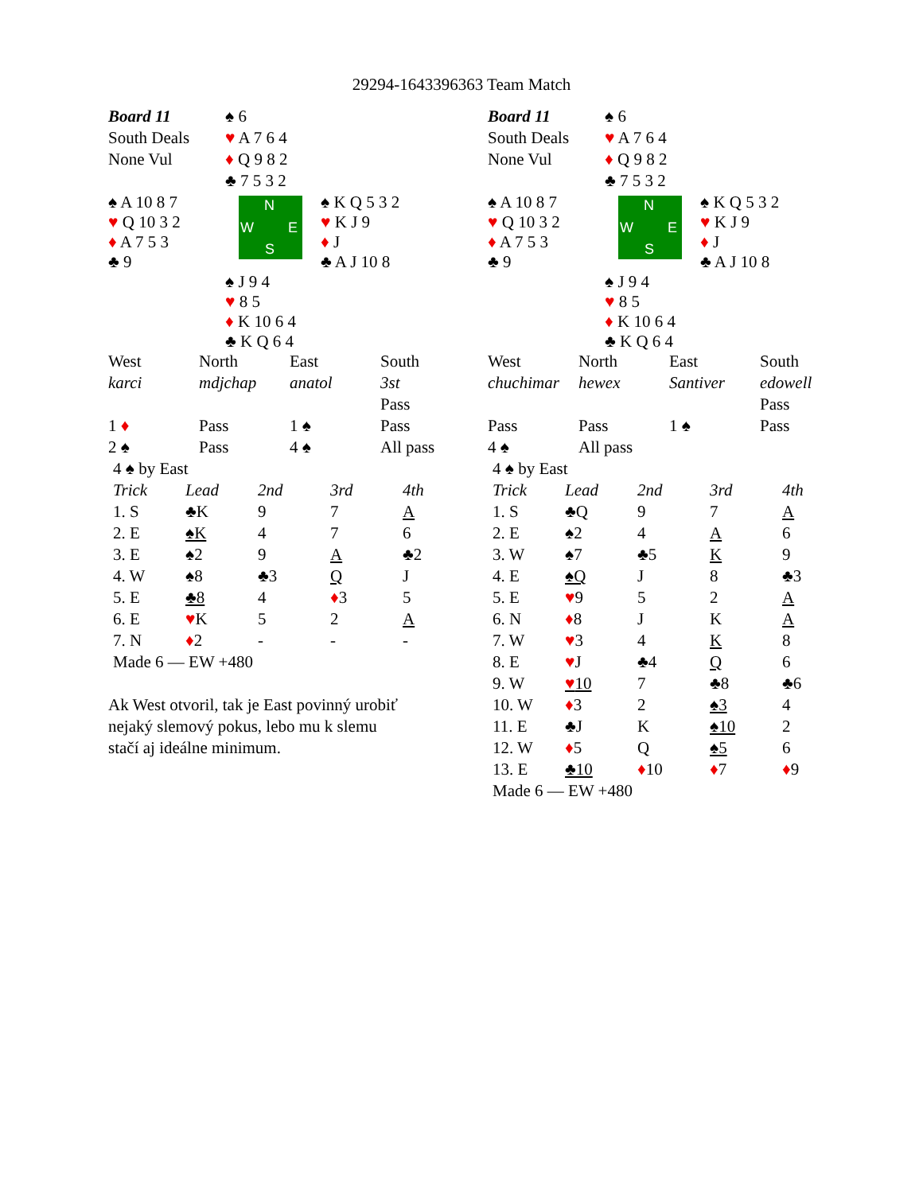29294-1643396363 Team Match
| Board 11 | ♠ 6 | |
| South Deals | ♥ A 7 6 4 | |
| None Vul | ♦ Q 9 8 2 | |
| | ♣ 7 5 3 2 | |
| ♠ A 10 8 7 ♥ Q 10 3 2 ♦ A 7 5 3 ♣ 9 | N W E S | ♠ K Q 5 3 2 ♥ K J 9 ♦ J ♣ A J 10 8 |
| | ♠ J 9 4 ♥ 8 5 ♦ K 10 6 4 ♣ K Q 6 4 | |
| West | North | East | South |
| karci | mdjchap | anatol | 3st |
| | | | Pass |
| 1 ♦ | Pass | 1 ♠ | Pass |
| 2 ♠ | Pass | 4 ♠ | All pass |
| 4 ♠ by East | | | | |
| Trick | Lead | 2nd | 3rd | 4th |
| 1. S | ♣K | 9 | 7 | A |
| 2. E | ♠K | 4 | 7 | 6 |
| 3. E | ♠2 | 9 | A | ♣2 |
| 4. W | ♠8 | ♣3 | Q | J |
| 5. E | ♣8 | 4 | ♦ 3 | 5 |
| 6. E | ♥ K | 5 | 2 | A |
| 7. N | ♦ 2 | - | - | - |
| Made 6 — EW +480 | | | | |
Ak West otvoril, tak je East povinný urobiť
nejaký slemový pokus, lebo mu k slemu
stačí aj ideálne minimum.
| Board 11 | ♠ 6 | |
| South Deals | ♥ A 7 6 4 | |
| None Vul | ♦ Q 9 8 2 | |
| | ♣ 7 5 3 2 | |
| ♠ A 10 8 7 ♥ Q 10 3 2 ♦ A 7 5 3 ♣ 9 | N W E S | ♠ K Q 5 3 2 ♥ K J 9 ♦ J ♣ A J 10 8 |
| | ♠ J 9 4 ♥ 8 5 ♦ K 10 6 4 ♣ K Q 6 4 | |
| West | North | East | South |
| chuchimar | hewex | Santiver | edowell |
| | | | Pass |
| Pass | Pass | 1 ♠ | Pass |
| 4 ♠ | All pass | | |
| 4 ♠ by East | | | | |
| Trick | Lead | 2nd | 3rd | 4th |
| 1. S | ♣Q | 9 | 7 | A |
| 2. E | ♠2 | 4 | A | 6 |
| 3. W | ♠7 | ♣5 | K | 9 |
| 4. E | ♠Q | J | 8 | ♣3 |
| 5. E | ♥ 9 | 5 | 2 | A |
| 6. N | ♦ 8 | J | K | A |
| 7. W | ♥ 3 | 4 | K | 8 |
| 8. E | ♥ J | ♣4 | Q | 6 |
| 9. W | ♥ 10 | 7 | ♣8 | ♣6 |
| 10. W | ♦ 3 | 2 | ♠3 | 4 |
| 11. E | ♣J | K | ♠10 | 2 |
| 12. W | ♦ 5 | Q | ♠5 | 6 |
| 13. E | ♣10 | ♦ 10 | ♦ 7 | ♦ 9 |
| Made 6 — EW +480 | | | | |